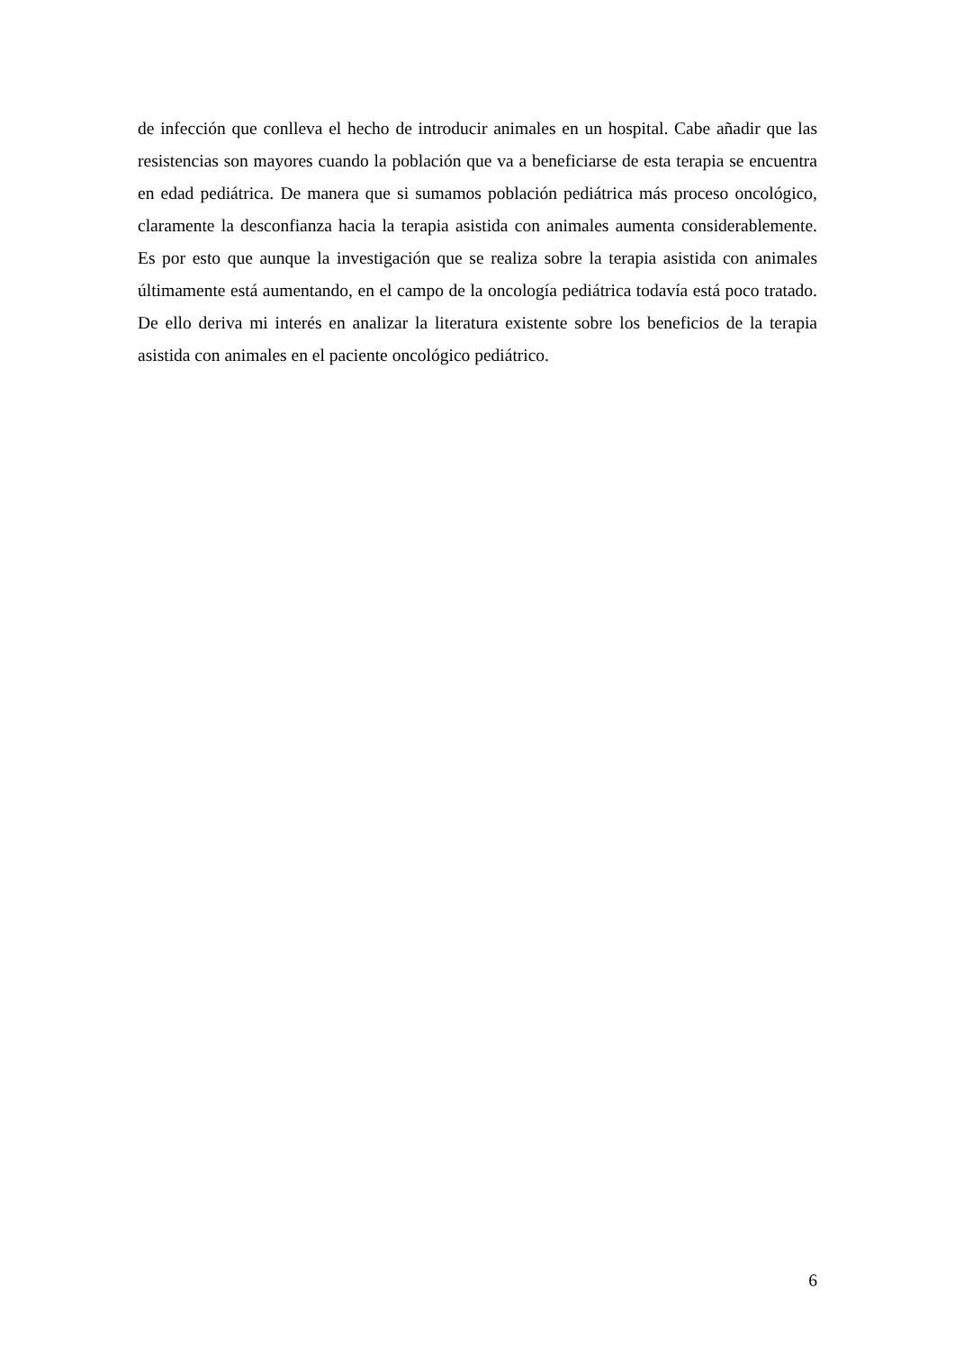de infección que conlleva el hecho de introducir animales en un hospital. Cabe añadir que las resistencias son mayores cuando la población que va a beneficiarse de esta terapia se encuentra en edad pediátrica. De manera que si sumamos población pediátrica más proceso oncológico, claramente la desconfianza hacia la terapia asistida con animales aumenta considerablemente. Es por esto que aunque la investigación que se realiza sobre la terapia asistida con animales últimamente está aumentando, en el campo de la oncología pediátrica todavía está poco tratado. De ello deriva mi interés en analizar la literatura existente sobre los beneficios de la terapia asistida con animales en el paciente oncológico pediátrico.
6